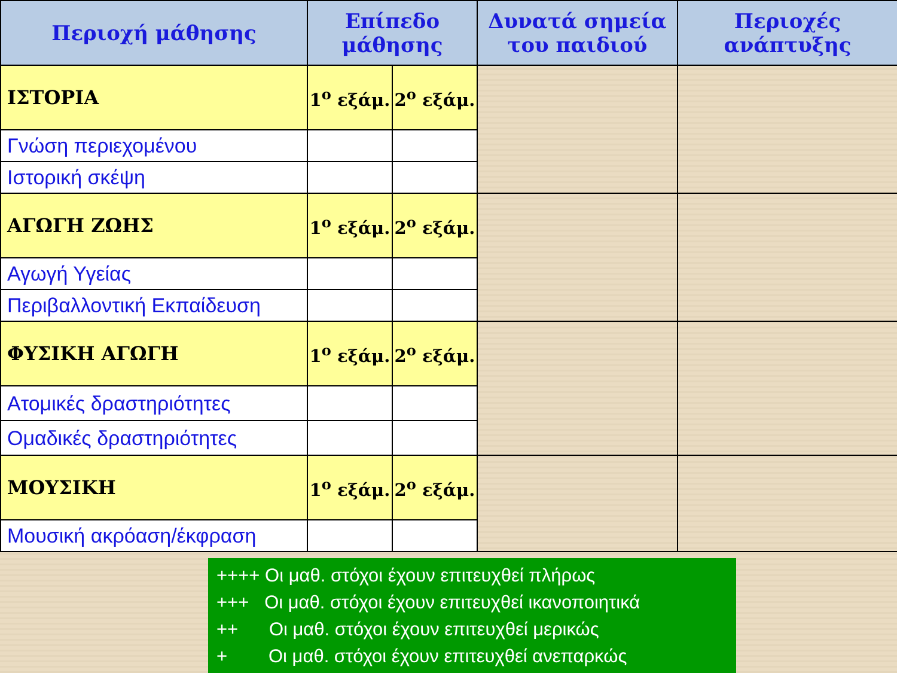| Περιοχή μάθησης | Επίπεδο μάθησης | | Δυνατά σημεία του παιδιού | Περιοχές ανάπτυξης |
| --- | --- | --- | --- | --- |
| ΙΣΤΟΡΙΑ | 1<sup>ο</sup> εξάμ. | 2<sup>ο</sup> εξάμ. | | |
| Γνώση περιεχομένου | | | | |
| Ιστορική σκέψη | | | | |
| ΑΓΩΓΗ ΖΩΗΣ | 1<sup>ο</sup> εξάμ. | 2<sup>ο</sup> εξάμ. | | |
| Αγωγή Υγείας | | | | |
| Περιβαλλοντική Εκπαίδευση | | | | |
| ΦΥΣΙΚΗ ΑΓΩΓΗ | 1<sup>ο</sup> εξάμ. | 2<sup>ο</sup> εξάμ. | | |
| Ατομικές δραστηριότητες | | | | |
| Ομαδικές δραστηριότητες | | | | |
| ΜΟΥΣΙΚΗ | 1<sup>ο</sup> εξάμ. | 2<sup>ο</sup> εξάμ. | | |
| Μουσική ακρόαση/έκφραση | | | | |
++++ Οι μαθ. στόχοι έχουν επιτευχθεί πλήρως
+++ Οι μαθ. στόχοι έχουν επιτευχθεί ικανοποιητικά
++ Οι μαθ. στόχοι έχουν επιτευχθεί μερικώς
+ Οι μαθ. στόχοι έχουν επιτευχθεί ανεπαρκώς